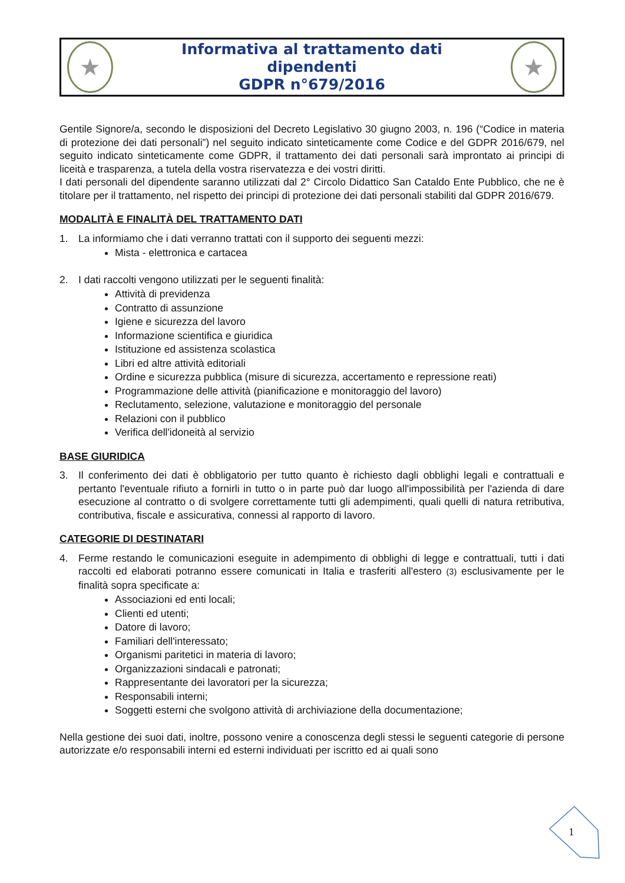★
Informativa al trattamento dati
dipendenti
GDPR n°679/2016
★
Gentile Signore/a, secondo le disposizioni del Decreto Legislativo 30 giugno 2003, n. 196 (“Codice in materia di protezione dei dati personali”) nel seguito indicato sinteticamente come Codice e del GDPR 2016/679, nel seguito indicato sinteticamente come GDPR, il trattamento dei dati personali sarà improntato ai principi di liceità e trasparenza, a tutela della vostra riservatezza e dei vostri diritti.
I dati personali del dipendente saranno utilizzati dal 2° Circolo Didattico San Cataldo Ente Pubblico, che ne è titolare per il trattamento, nel rispetto dei principi di protezione dei dati personali stabiliti dal GDPR 2016/679.
MODALITÀ E FINALITÀ DEL TRATTAMENTO DATI
1. La informiamo che i dati verranno trattati con il supporto dei seguenti mezzi:
Mista - elettronica e cartacea
2. I dati raccolti vengono utilizzati per le seguenti finalità:
Attività di previdenza
Contratto di assunzione
Igiene e sicurezza del lavoro
Informazione scientifica e giuridica
Istituzione ed assistenza scolastica
Libri ed altre attività editoriali
Ordine e sicurezza pubblica (misure di sicurezza, accertamento e repressione reati)
Programmazione delle attività (pianificazione e monitoraggio del lavoro)
Reclutamento, selezione, valutazione e monitoraggio del personale
Relazioni con il pubblico
Verifica dell'idoneità al servizio
BASE GIURIDICA
3. Il conferimento dei dati è obbligatorio per tutto quanto è richiesto dagli obblighi legali e contrattuali e pertanto l'eventuale rifiuto a fornirli in tutto o in parte può dar luogo all'impossibilità per l'azienda di dare esecuzione al contratto o di svolgere correttamente tutti gli adempimenti, quali quelli di natura retributiva, contributiva, fiscale e assicurativa, connessi al rapporto di lavoro.
CATEGORIE DI DESTINATARI
4. Ferme restando le comunicazioni eseguite in adempimento di obblighi di legge e contrattuali, tutti i dati raccolti ed elaborati potranno essere comunicati in Italia e trasferiti all'estero (3) esclusivamente per le finalità sopra specificate a:
Associazioni ed enti locali;
Clienti ed utenti;
Datore di lavoro;
Familiari dell'interessato;
Organismi paritetici in materia di lavoro;
Organizzazioni sindacali e patronati;
Rappresentante dei lavoratori per la sicurezza;
Responsabili interni;
Soggetti esterni che svolgono attività di archiviazione della documentazione;
Nella gestione dei suoi dati, inoltre, possono venire a conoscenza degli stessi le seguenti categorie di persone autorizzate e/o responsabili interni ed esterni individuati per iscritto ed ai quali sono
1